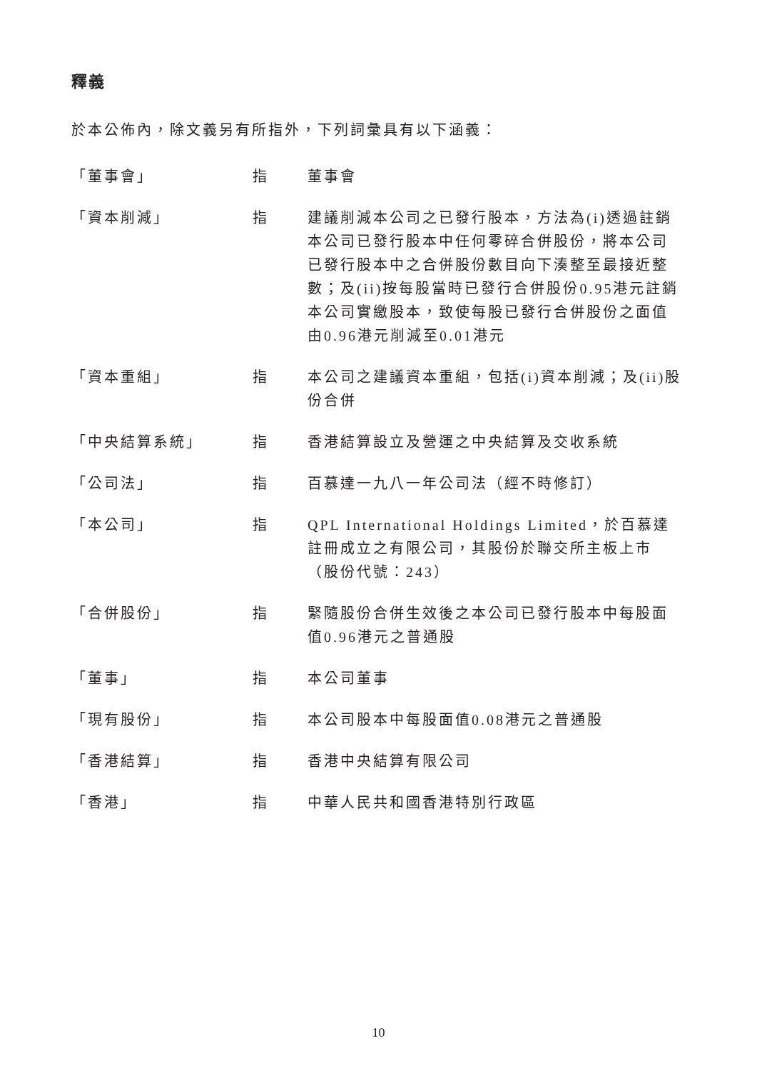釋義
於本公佈內，除文義另有所指外，下列詞彙具有以下涵義：
| 「董事會」 | 指 | 董事會 |
| 「資本削減」 | 指 | 建議削減本公司之已發行股本，方法為(i)透過註銷本公司已發行股本中任何零碎合併股份，將本公司已發行股本中之合併股份數目向下湊整至最接近整數；及(ii)按每股當時已發行合併股份0.95港元註銷本公司實繳股本，致使每股已發行合併股份之面值由0.96港元削減至0.01港元 |
| 「資本重組」 | 指 | 本公司之建議資本重組，包括(i)資本削減；及(ii)股份合併 |
| 「中央結算系統」 | 指 | 香港結算設立及營運之中央結算及交收系統 |
| 「公司法」 | 指 | 百慕達一九八一年公司法（經不時修訂） |
| 「本公司」 | 指 | QPL International Holdings Limited，於百慕達註冊成立之有限公司，其股份於聯交所主板上市（股份代號：243） |
| 「合併股份」 | 指 | 緊隨股份合併生效後之本公司已發行股本中每股面值0.96港元之普通股 |
| 「董事」 | 指 | 本公司董事 |
| 「現有股份」 | 指 | 本公司股本中每股面值0.08港元之普通股 |
| 「香港結算」 | 指 | 香港中央結算有限公司 |
| 「香港」 | 指 | 中華人民共和國香港特別行政區 |
10